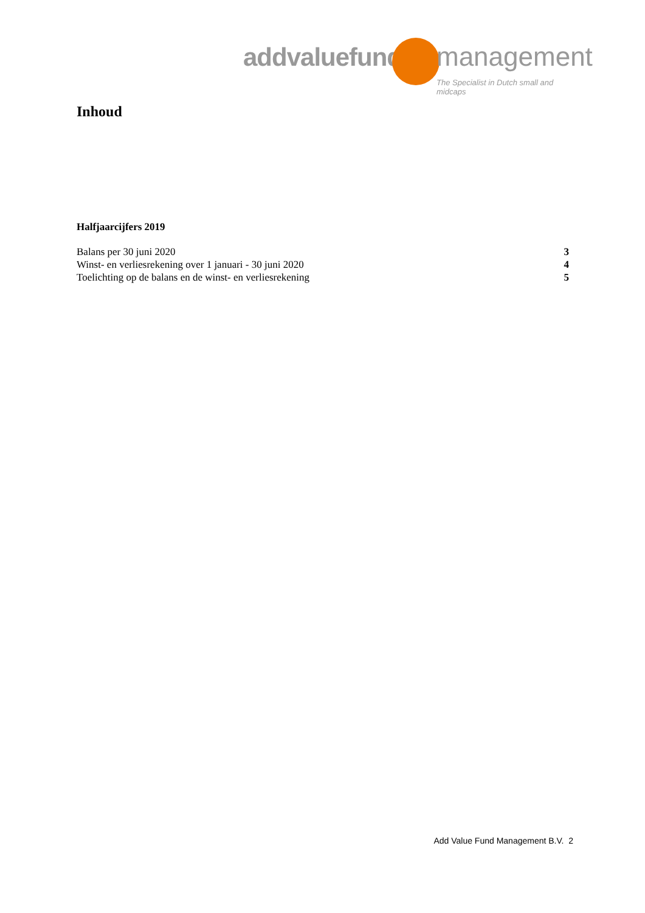addvaluefund management
The Specialist in Dutch small and midcaps
Inhoud
Halfjaarcijfers 2019
Balans per 30 juni 2020 3
Winst- en verliesrekening over 1 januari - 30 juni 2020 4
Toelichting op de balans en de winst- en verliesrekening 5
Add Value Fund Management B.V. 2